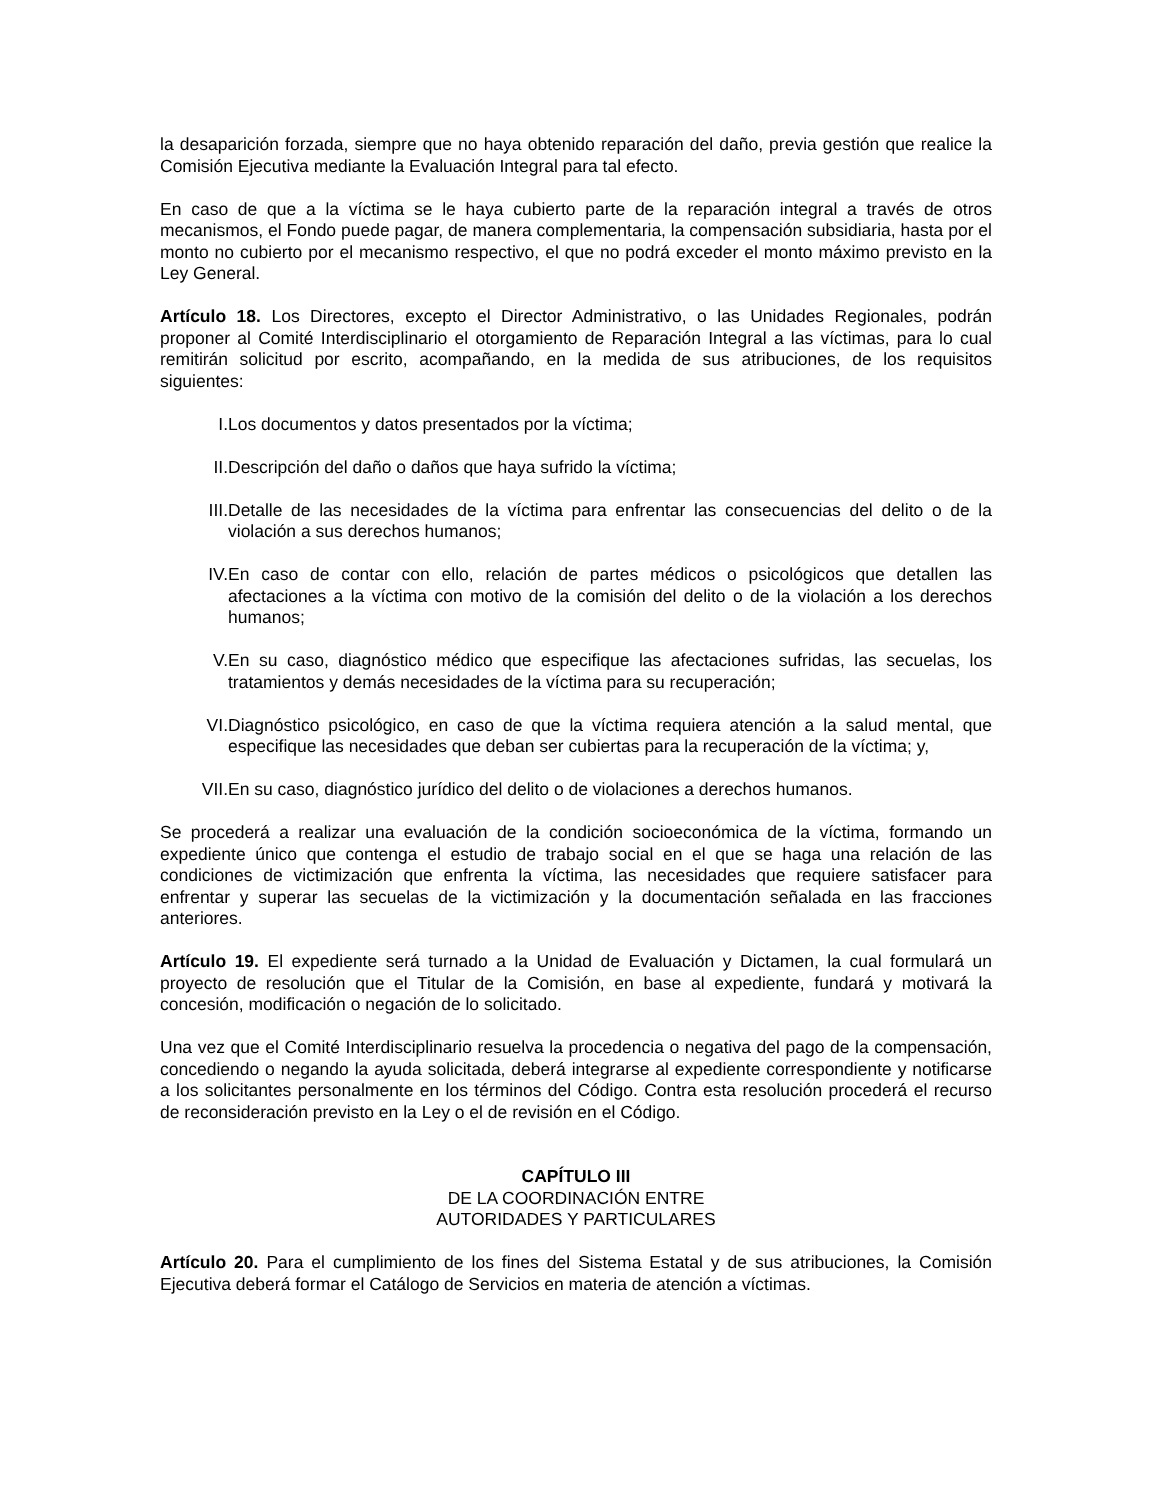la desaparición forzada, siempre que no haya obtenido reparación del daño, previa gestión que realice la Comisión Ejecutiva mediante la Evaluación Integral para tal efecto.
En caso de que a la víctima se le haya cubierto parte de la reparación integral a través de otros mecanismos, el Fondo puede pagar, de manera complementaria, la compensación subsidiaria, hasta por el monto no cubierto por el mecanismo respectivo, el que no podrá exceder el monto máximo previsto en la Ley General.
Artículo 18. Los Directores, excepto el Director Administrativo, o las Unidades Regionales, podrán proponer al Comité Interdisciplinario el otorgamiento de Reparación Integral a las víctimas, para lo cual remitirán solicitud por escrito, acompañando, en la medida de sus atribuciones, de los requisitos siguientes:
I. Los documentos y datos presentados por la víctima;
II. Descripción del daño o daños que haya sufrido la víctima;
III. Detalle de las necesidades de la víctima para enfrentar las consecuencias del delito o de la violación a sus derechos humanos;
IV. En caso de contar con ello, relación de partes médicos o psicológicos que detallen las afectaciones a la víctima con motivo de la comisión del delito o de la violación a los derechos humanos;
V. En su caso, diagnóstico médico que especifique las afectaciones sufridas, las secuelas, los tratamientos y demás necesidades de la víctima para su recuperación;
VI. Diagnóstico psicológico, en caso de que la víctima requiera atención a la salud mental, que especifique las necesidades que deban ser cubiertas para la recuperación de la víctima; y,
VII. En su caso, diagnóstico jurídico del delito o de violaciones a derechos humanos.
Se procederá a realizar una evaluación de la condición socioeconómica de la víctima, formando un expediente único que contenga el estudio de trabajo social en el que se haga una relación de las condiciones de victimización que enfrenta la víctima, las necesidades que requiere satisfacer para enfrentar y superar las secuelas de la victimización y la documentación señalada en las fracciones anteriores.
Artículo 19. El expediente será turnado a la Unidad de Evaluación y Dictamen, la cual formulará un proyecto de resolución que el Titular de la Comisión, en base al expediente, fundará y motivará la concesión, modificación o negación de lo solicitado.
Una vez que el Comité Interdisciplinario resuelva la procedencia o negativa del pago de la compensación, concediendo o negando la ayuda solicitada, deberá integrarse al expediente correspondiente y notificarse a los solicitantes personalmente en los términos del Código. Contra esta resolución procederá el recurso de reconsideración previsto en la Ley o el de revisión en el Código.
CAPÍTULO III
DE LA COORDINACIÓN ENTRE
AUTORIDADES Y PARTICULARES
Artículo 20. Para el cumplimiento de los fines del Sistema Estatal y de sus atribuciones, la Comisión Ejecutiva deberá formar el Catálogo de Servicios en materia de atención a víctimas.